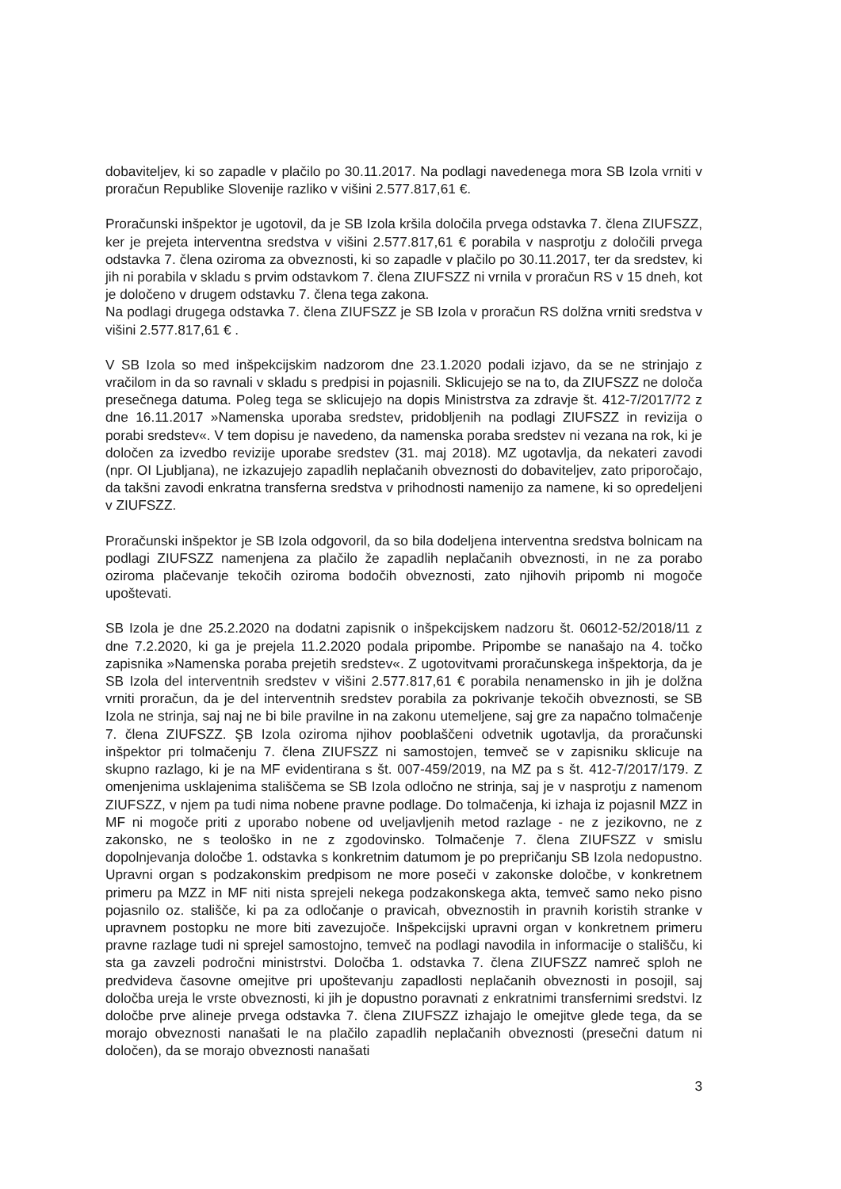dobaviteljev, ki so zapadle v plačilo po 30.11.2017. Na podlagi navedenega mora SB Izola vrniti v proračun Republike Slovenije razliko v višini 2.577.817,61 €.
Proračunski inšpektor je ugotovil, da je SB Izola kršila določila prvega odstavka 7. člena ZIUFSZZ, ker je prejeta interventna sredstva v višini 2.577.817,61 € porabila v nasprotju z določili prvega odstavka 7. člena oziroma za obveznosti, ki so zapadle v plačilo po 30.11.2017, ter da sredstev, ki jih ni porabila v skladu s prvim odstavkom 7. člena ZIUFSZZ ni vrnila v proračun RS v 15 dneh, kot je določeno v drugem odstavku 7. člena tega zakona.
Na podlagi drugega odstavka 7. člena ZIUFSZZ je SB Izola v proračun RS dolžna vrniti sredstva v višini 2.577.817,61 € .
V SB Izola so med inšpekcijskim nadzorom dne 23.1.2020 podali izjavo, da se ne strinjajo z vračilom in da so ravnali v skladu s predpisi in pojasnili. Sklicujejo se na to, da ZIUFSZZ ne določa presečnega datuma. Poleg tega se sklicujejo na dopis Ministrstva za zdravje št. 412-7/2017/72 z dne 16.11.2017 »Namenska uporaba sredstev, pridobljenih na podlagi ZIUFSZZ in revizija o porabi sredstev«. V tem dopisu je navedeno, da namenska poraba sredstev ni vezana na rok, ki je določen za izvedbo revizije uporabe sredstev (31. maj 2018). MZ ugotavlja, da nekateri zavodi (npr. OI Ljubljana), ne izkazujejo zapadlih neplačanih obveznosti do dobaviteljev, zato priporočajo, da takšni zavodi enkratna transferna sredstva v prihodnosti namenijo za namene, ki so opredeljeni v ZIUFSZZ.
Proračunski inšpektor je SB Izola odgovoril, da so bila dodeljena interventna sredstva bolnicam na podlagi ZIUFSZZ namenjena za plačilo že zapadlih neplačanih obveznosti, in ne za porabo oziroma plačevanje tekočih oziroma bodočih obveznosti, zato njihovih pripomb ni mogoče upoštevati.
SB Izola je dne 25.2.2020 na dodatni zapisnik o inšpekcijskem nadzoru št. 06012-52/2018/11 z dne 7.2.2020, ki ga je prejela 11.2.2020 podala pripombe. Pripombe se nanašajo na 4. točko zapisnika »Namenska poraba prejetih sredstev«. Z ugotovitvami proračunskega inšpektorja, da je SB Izola del interventnih sredstev v višini 2.577.817,61 € porabila nenamensko in jih je dolžna vrniti proračun, da je del interventnih sredstev porabila za pokrivanje tekočih obveznosti, se SB Izola ne strinja, saj naj ne bi bile pravilne in na zakonu utemeljene, saj gre za napačno tolmačenje 7. člena ZIUFSZZ. ŞB Izola oziroma njihov pooblaščeni odvetnik ugotavlja, da proračunski inšpektor pri tolmačenju 7. člena ZIUFSZZ ni samostojen, temveč se v zapisniku sklicuje na skupno razlago, ki je na MF evidentirana s št. 007-459/2019, na MZ pa s št. 412-7/2017/179. Z omenjenima usklajenima stališčema se SB Izola odločno ne strinja, saj je v nasprotju z namenom ZIUFSZZ, v njem pa tudi nima nobene pravne podlage. Do tolmačenja, ki izhaja iz pojasnil MZZ in MF ni mogoče priti z uporabo nobene od uveljavljenih metod razlage - ne z jezikovno, ne z zakonsko, ne s teološko in ne z zgodovinsko. Tolmačenje 7. člena ZIUFSZZ v smislu dopolnjevanja določbe 1. odstavka s konkretnim datumom je po prepričanju SB Izola nedopustno. Upravni organ s podzakonskim predpisom ne more poseči v zakonske določbe, v konkretnem primeru pa MZZ in MF niti nista sprejeli nekega podzakonskega akta, temveč samo neko pisno pojasnilo oz. stališče, ki pa za odločanje o pravicah, obveznostih in pravnih koristih stranke v upravnem postopku ne more biti zavezujoče. Inšpekcijski upravni organ v konkretnem primeru pravne razlage tudi ni sprejel samostojno, temveč na podlagi navodila in informacije o stališču, ki sta ga zavzeli področni ministrstvi. Določba 1. odstavka 7. člena ZIUFSZZ namreč sploh ne predvideva časovne omejitve pri upoštevanju zapadlosti neplačanih obveznosti in posojil, saj določba ureja le vrste obveznosti, ki jih je dopustno poravnati z enkratnimi transfernimi sredstvi. Iz določbe prve alineje prvega odstavka 7. člena ZIUFSZZ izhajajo le omejitve glede tega, da se morajo obveznosti nanašati le na plačilo zapadlih neplačanih obveznosti (presečni datum ni določen), da se morajo obveznosti nanašati
3